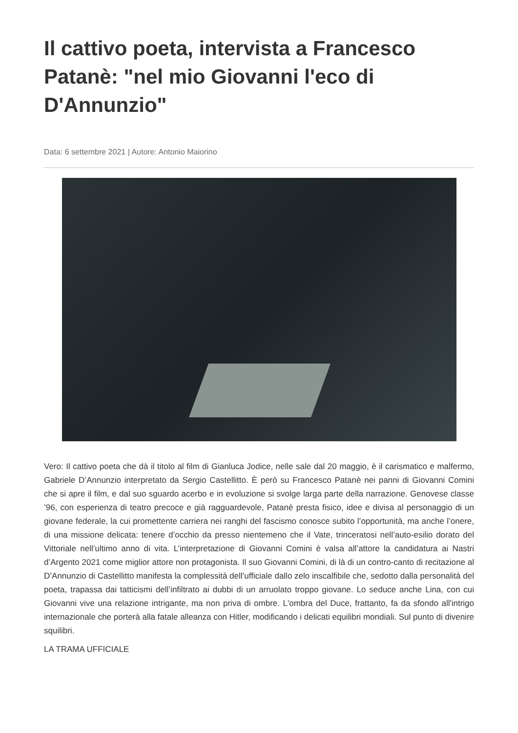Il cattivo poeta, intervista a Francesco Patanè: "nel mio Giovanni l'eco di D'Annunzio"
Data: 6 settembre 2021 | Autore: Antonio Maiorino
Vero: Il cattivo poeta che dà il titolo al film di Gianluca Jodice, nelle sale dal 20 maggio, è il carismatico e malfermo, Gabriele D’Annunzio interpretato da Sergio Castellitto. È però su Francesco Patanè nei panni di Giovanni Comini che si apre il film, e dal suo sguardo acerbo e in evoluzione si svolge larga parte della narrazione. Genovese classe ’96, con esperienza di teatro precoce e già ragguardevole, Patanè presta fisico, idee e divisa al personaggio di un giovane federale, la cui promettente carriera nei ranghi del fascismo conosce subito l’opportunità, ma anche l’onere, di una missione delicata: tenere d’occhio da presso nientemeno che il Vate, trinceratosi nell’auto-esilio dorato del Vittoriale nell’ultimo anno di vita. L’interpretazione di Giovanni Comini è valsa all’attore la candidatura ai Nastri d’Argento 2021 come miglior attore non protagonista. Il suo Giovanni Comini, di là di un contro-canto di recitazione al D’Annunzio di Castellitto manifesta la complessità dell’ufficiale dallo zelo inscalfibile che, sedotto dalla personalità del poeta, trapassa dai tatticismi dell’infiltrato ai dubbi di un arruolato troppo giovane. Lo seduce anche Lina, con cui Giovanni vive una relazione intrigante, ma non priva di ombre. L'ombra del Duce, frattanto, fa da sfondo all'intrigo internazionale che porterà alla fatale alleanza con Hitler, modificando i delicati equilibri mondiali. Sul punto di divenire squilibri.
LA TRAMA UFFICIALE